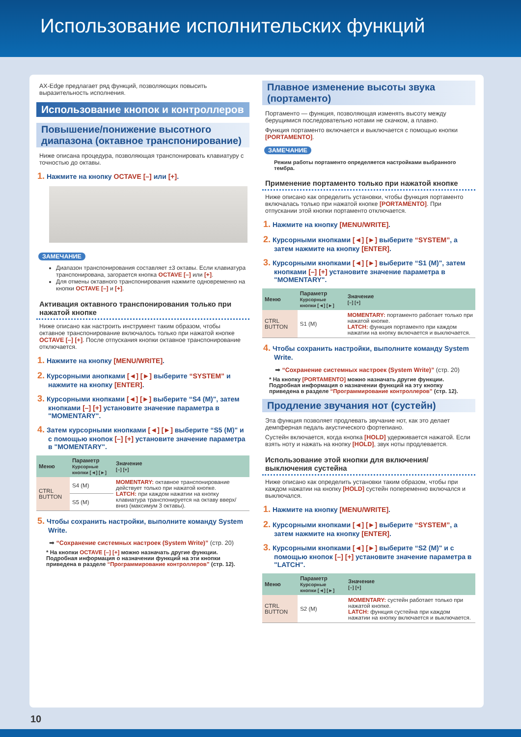Использование исполнительских функций
AX-Edge предлагает ряд функций, позволяющих повысить выразительность исполнения.
Использование кнопок и контроллеров
Повышение/понижение высотного диапазона (октавное транспонирование)
Ниже описана процедура, позволяющая транспонировать клавиатуру с точностью до октавы.
1. Нажмите на кнопку OCTAVE [–] или [+].
ЗАМЕЧАНИЕ
Диапазон транспонирования составляет ±3 октавы. Если клавиатура транспонирована, загорается кнопка OCTAVE [–] или [+].
Для отмены октавного транспонирования нажмите одновременно на кнопки OCTAVE [–] и [+].
Активация октавного транспонирования только при нажатой кнопке
Ниже описано как настроить инструмент таким образом, чтобы октавное транспонирование включалось только при нажатой кнопке OCTAVE [–] [+]. После отпускания кнопки октавное транспонирование отключается.
1. Нажмите на кнопку [MENU/WRITE].
2. Курсорными анопками [◄] [►] выберите “SYSTEM” и нажмите на кнопку [ENTER].
3. Курсорными кнопками [◄] [►] выберите “S4 (M)", затем кнопками [–] [+] установите значение параметра в "MOMENTARY".
4. Затем курсорными кнопками [◄] [►] выберите “S5 (M)" и с помощью кнопок [–] [+] установите значение параметра в "MOMENTARY".
| Меню | Параметр Курсорные кнопки [◄] [►] | Значение [–] [+] |
| --- | --- | --- |
| CTRL BUTTON | S4 (M) | MOMENTARY: октавное транспонирование действует только при нажатой кнопке. LATCH: при каждом нажатии на кнопку клавиатура транспонируется на октаву вверх/вниз (максимум 3 октавы). |
| | S5 (M) | |
5. Чтобы сохранить настройки, выполните команду System Write.
➡ “Сохранение системных настроек (System Write)” (стр. 20)
* На кнопки OCTAVE [–] [+] можно назначать другие функции. Подробная информация о назначении функций на эти кнопки приведена в разделе “Программирование контроллеров” (стр. 12).
Плавное изменение высоты звука (портаменто)
Портаменто — функция, позволяющая изменять высоту между берущимися последовательно нотами не скачком, а плавно.
Функция портаменто включается и выключается с помощью кнопки [PORTAMENTO].
ЗАМЕЧАНИЕ
Режим работы портаменто определяется настройками выбранного тембра.
Применение портаменто только при нажатой кнопке
Ниже описано как определить установки, чтобы функция портаменто включалась только при нажатой кнопке [PORTAMENTO]. При отпускании этой кнопки портаменто отключается.
1. Нажмите на кнопку [MENU/WRITE].
2. Курсорными кнопками [◄] [►] выберите “SYSTEM”, а затем нажмите на кнопку [ENTER].
3. Курсорными кнопками [◄] [►] выберите “S1 (M)", затем кнопками [–] [+] установите значение параметра в "MOMENTARY".
| Меню | Параметр Курсорные кнопки [◄] [►] | Значение [–] [+] |
| --- | --- | --- |
| CTRL BUTTON | S1 (M) | MOMENTARY: портаменто работает только при нажатой кнопке. LATCH: функция портаменто при каждом нажатии на кнопку включается и выключается. |
4. Чтобы сохранить настройки, выполните команду System Write.
➡ “Сохранение системных настроек (System Write)” (стр. 20)
* На кнопку [PORTAMENTO] можно назначать другие функции. Подробная информация о назначении функций на эту кнопку приведена в разделе “Программирование контроллеров” (стр. 12).
Продление звучания нот (сустейн)
Эта функция позволяет продлевать звучание нот, как это делает демпферная педаль акустического фортепиано.
Сустейн включается, когда кнопка [HOLD] удерживается нажатой. Если взять ноту и нажать на кнопку [HOLD], звук ноты продлевается.
Использование этой кнопки для включения/выключения сустейна
Ниже описано как определить установки таким образом, чтобы при каждом нажатии на кнопку [HOLD] сустейн попеременно включался и выключался.
1. Нажмите на кнопку [MENU/WRITE].
2. Курсорными кнопками [◄] [►] выберите “SYSTEM”, а затем нажмите на кнопку [ENTER].
3. Курсорными кнопками [◄] [►] выберите “S2 (M)" и с помощью кнопок [–] [+] установите значение параметра в "LATCH".
| Меню | Параметр Курсорные кнопки [◄] [►] | Значение [–] [+] |
| --- | --- | --- |
| CTRL BUTTON | S2 (M) | MOMENTARY: сустейн работает только при нажатой кнопке. LATCH: функция сустейна при каждом нажатии на кнопку включается и выключается. |
10